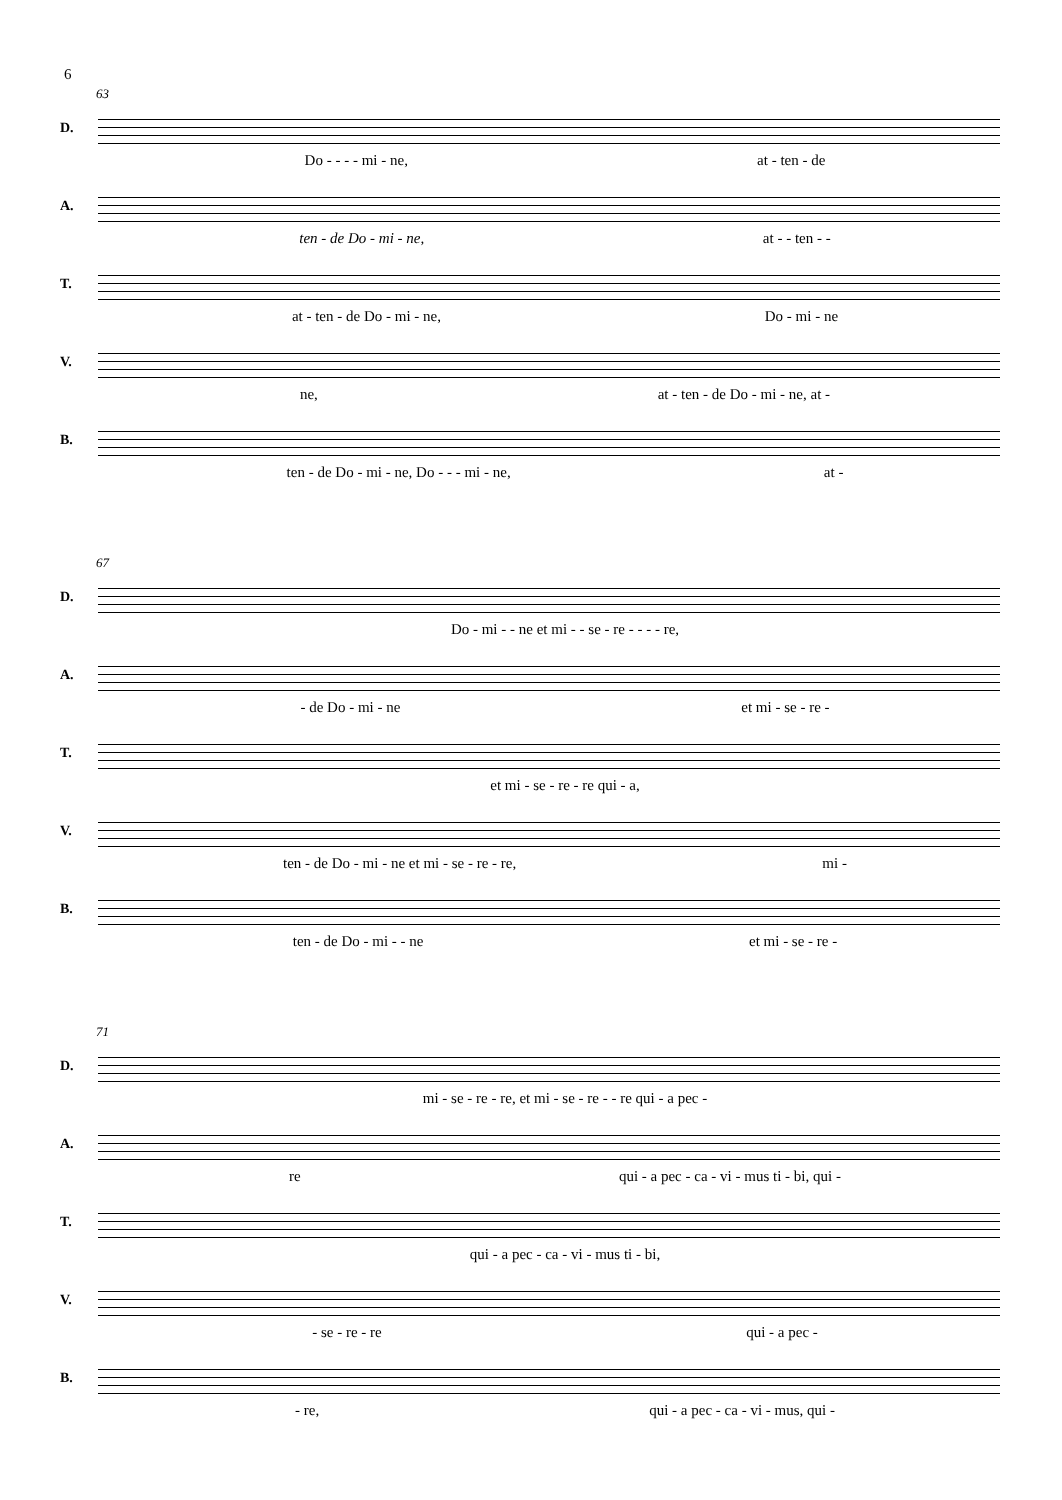6
63
D.
Do - - - - mi - ne, at - ten - de
A.
ten - de Do - mi - ne, at - - ten - -
T.
at - ten - de Do - mi - ne, Do - mi - ne
V.
ne, at - ten - de Do - mi - ne, at -
B.
ten - de Do - mi - ne, Do - - - mi - ne, at -
67
D.
Do - mi - - ne et mi - - se - re - - - - re,
A.
- de Do - mi - ne et mi - se - re -
T.
et mi - se - re - re qui - a,
V.
ten - de Do - mi - ne et mi - se - re - re, mi -
B.
ten - de Do - mi - - ne et mi - se - re -
71
D.
mi - se - re - re, et mi - se - re - - re qui - a pec -
A.
re qui - a pec - ca - vi - mus ti - bi, qui -
T.
qui - a pec - ca - vi - mus ti - bi,
V.
- se - re - re qui - a pec -
B.
- re, qui - a pec - ca - vi - mus, qui -